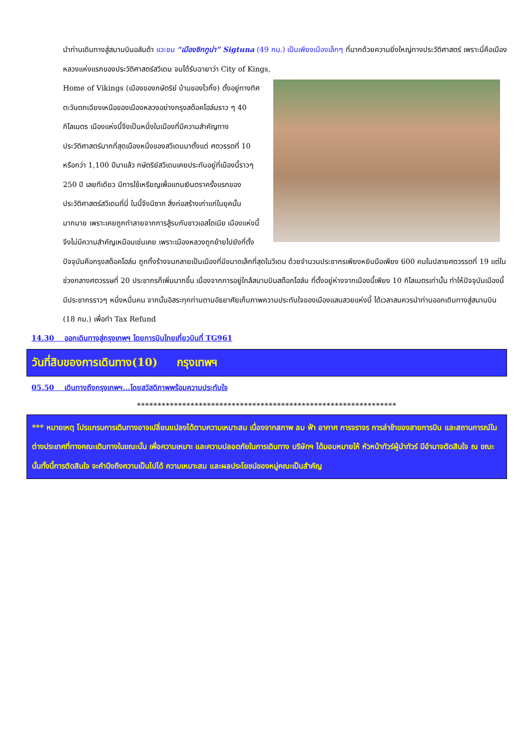นำท่านเดินทางสู่สนามบินอลันด้า แวะชม “เมืองซิกทูน่า” Sigtuna (49 กม.) เป็นเพียงเมืองเล็กๆ ที่มากด้วยความยิ่งใหญ่ทางประวัติศาสตร์ เพราะนี่คือเมืองหลวงแห่งแรกของประวัติศาสตร์สวีเดน จนได้รับฉายาว่า City of Kings,
Home of Vikings (เมืองของกษัตริย์ บ้านของไวกิ้ง) ตั้งอยู่ทางทิศตะวันตกเฉียงเหนือของเมืองหลวงอย่างกรุงสต็อคโฮล์มราว ๆ 40 กิโลเมตร เมืองแห่งนี้จึงเป็นหนึ่งในเมืองที่มีความสำคัญทางประวัติศาสตร์มากที่สุดเมืองหนึ่งของสวีเดนมาตั้งแต่ ศตวรรตที่ 10 หรือกว่า 1,100 ปีมาแล้ว กษัตริย์สวีเดนเคยประทับอยู่ที่เมืองนี้ราวๆ 250 ปี เลยทีเดียว มีการใช้เหรียญเพื่อแทนเงินตราครั้งแรกของประวัติศาสตร์สวีเดนที่นี่ ในนี้จึงมีซาก สิ่งก่อสร้างเก่าแก่ในยุคนั้นมากมาย เพราะเคยถูกทำลายจากการสู้รบกับชาวเอสโตเนีย เมืองแห่งนี้จึงไม่มีความสำคัญเหมือนเช่นเคย เพราะเมืองหลวงถูกย้ายไปยังที่ตั้งปัจจุบันคือกรุงสต็อคโฮล์ม ถูกทิ้งร้างจนกลายเป็นเมืองที่มีขนาดเล็กที่สุดในวีเดน ด้วยจำนวนประชากรเพียงหยิบมือเพียง 600 คนในปลายศตวรรตที่ 19 แต่ในช่วงกลางศตวรรษที่ 20 ประชากรก็เพิ่มมากขึ้น เนื่องจากการอยู่ใกล้สนามบินสต๊อกโฮล์ม ที่ตั้งอยู่ห่างจากเมืองนี้เพียง 10 กิโลเมตรเท่านั้น ทำให้ปัจจุบันเมืองนี้มีประชากรราวๆ หนึ่งหมื่นคน จากนั้นอิสระทุกท่านตามอัธยาศัยเก็บภาพความประทับใจของเมืองแสนสวยแห่งนี้ ได้เวลาสมควรนำท่านออกเดินทางสู่สนามบิน (18 กม.) เพื่อทำ Tax Refund
14.30 ออกเดินทางสู่กรุงเทพฯ โดยการบินไทยเที่ยวบินที่ TG961
วันที่สิบของการเดินทาง(10) กรุงเทพฯ
05.50 เดินทางถึงกรุงเทพฯ...โดยสวัสดิภาพพร้อมความประทับใจ
***************************************************************
*** หมายเหตุ โปรแกรมการเดินทางอาจเปลี่ยนแปลงได้ตามความเหมาะสม เนื่องจากสภาพ ลม ฟ้า อากาศ การจราจร การล่าช้าของสายการบิน และสถานการณ์ในต่างประเทศที่ทางคณะเดินทางในขณะนั้น เพื่อความเหมาะ และความปลอดภัยในการเดินทาง บริษัทฯ ได้มอบหมายให้ หัวหน้าทัวร์ผู้นำทัวร์ มีอำนาจตัดสินใจ ณ ขณะนั้นทั้งนี้การตัดสินใจ จะคำนึงถึงความเป็นไปได้ ความเหมาะสม และผลประโยชน์ของหมู่คณะเป็นสำคัญ